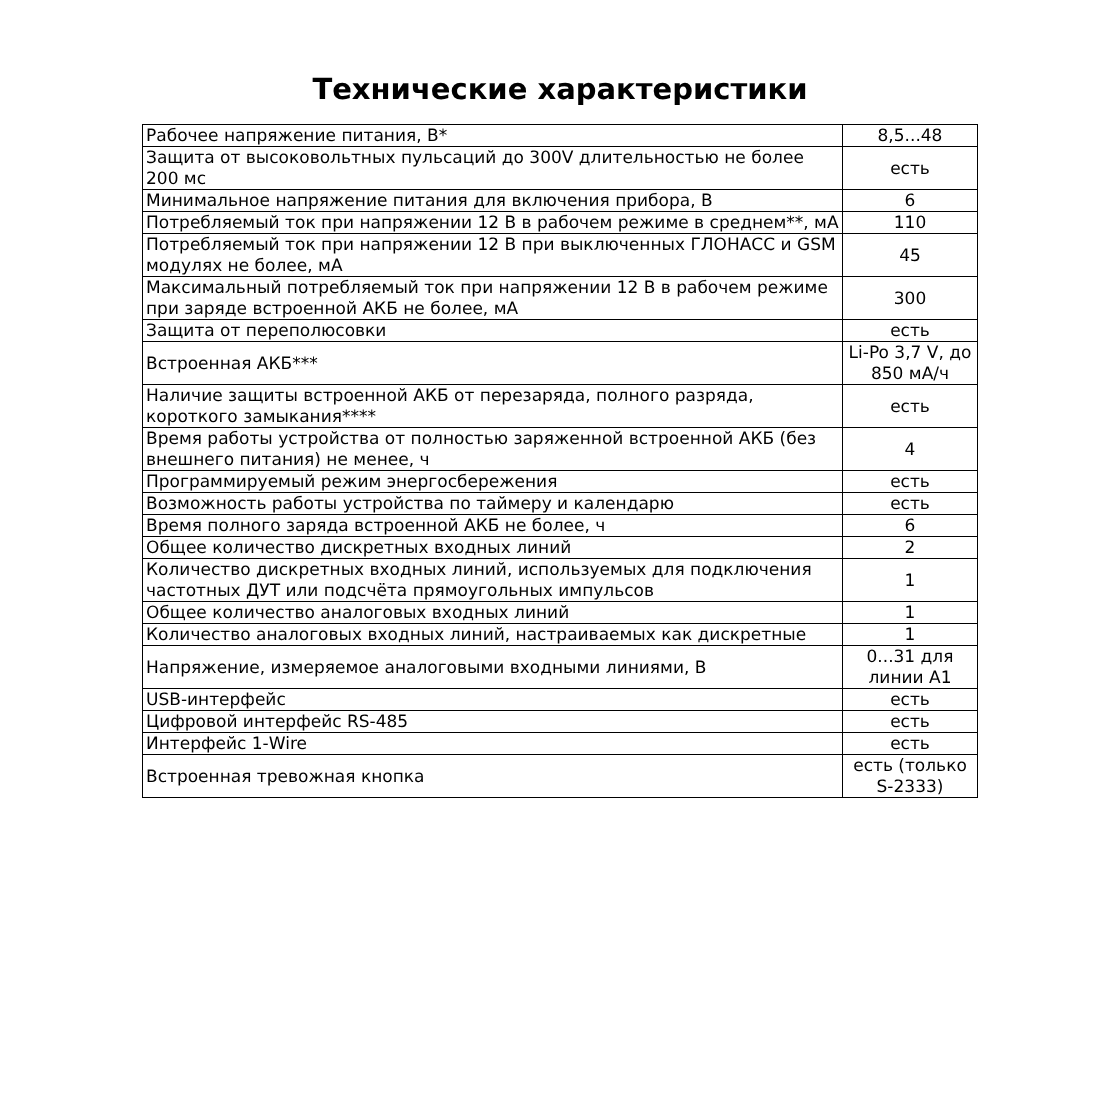Технические характеристики
| Рабочее напряжение питания, В* | 8,5...48 |
| Защита от высоковольтных пульсаций до 300V длительностью не более 200 мс | есть |
| Минимальное напряжение питания для включения прибора, В | 6 |
| Потребляемый ток при напряжении 12 В в рабочем режиме в среднем**, мА | 110 |
| Потребляемый ток при напряжении 12 В при выключенных ГЛОНАСС и GSM модулях не более, мА | 45 |
| Максимальный потребляемый ток при напряжении 12 В в рабочем режиме при заряде встроенной АКБ не более, мА | 300 |
| Защита от переполюсовки | есть |
| Встроенная АКБ*** | Li-Po 3,7 V, до 850 мА/ч |
| Наличие защиты встроенной АКБ от перезаряда, полного разряда, короткого замыкания**** | есть |
| Время работы устройства от полностью заряженной встроенной АКБ (без внешнего питания) не менее, ч | 4 |
| Программируемый режим энергосбережения | есть |
| Возможность работы устройства по таймеру и календарю | есть |
| Время полного заряда встроенной АКБ не более, ч | 6 |
| Общее количество дискретных входных линий | 2 |
| Количество дискретных входных линий, используемых для подключения частотных ДУТ или подсчёта прямоугольных импульсов | 1 |
| Общее количество аналоговых входных линий | 1 |
| Количество аналоговых входных линий, настраиваемых как дискретные | 1 |
| Напряжение, измеряемое аналоговыми входными линиями, В | 0...31 для линии A1 |
| USB-интерфейс | есть |
| Цифровой интерфейс RS-485 | есть |
| Интерфейс 1-Wire | есть |
| Встроенная тревожная кнопка | есть (только S-2333) |